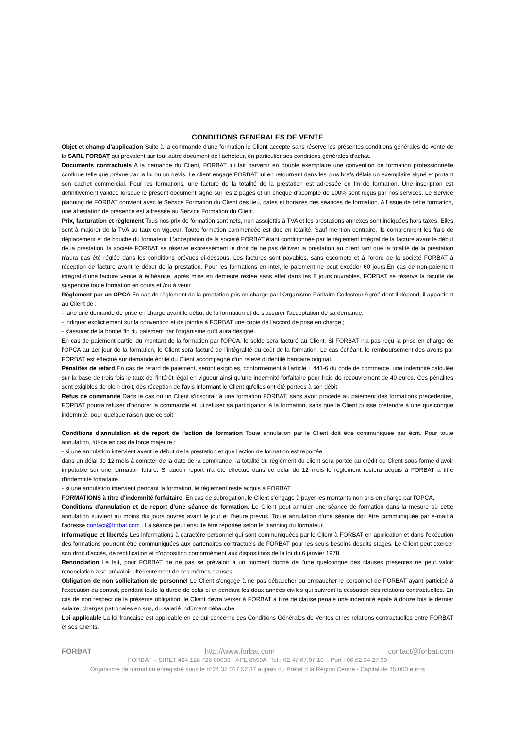CONDITIONS GENERALES DE VENTE
Objet et champ d'application Suite à la commande d'une formation le Client accepte sans réserve les présentes conditions générales de vente de la SARL FORBAT qui prévalent sur tout autre document de l'acheteur, en particulier ses conditions générales d'achat.
Documents contractuels A la demande du Client, FORBAT lui fait parvenir en double exemplaire une convention de formation professionnelle continue telle que prévue par la loi ou un devis. Le client engage FORBAT lui en retournant dans les plus brefs délais un exemplaire signé et portant son cachet commercial. Pour les formations, une facture de la totalité de la prestation est adressée en fin de formation. Une inscription est définitivement validée lorsque le présent document signé sur les 2 pages et un chèque d'acompte de 100% sont reçus par nos services. Le Service planning de FORBAT convient avec le Service Formation du Client des lieu, dates et horaires des séances de formation. A l'issue de cette formation, une attestation de présence est adressée au Service Formation du Client.
Prix, facturation et règlement Tous nos prix de formation sont nets, non assujettis à TVA et les prestations annexes sont indiquées hors taxes. Elles sont à majorer de la TVA au taux en vigueur. Toute formation commencée est due en totalité. Sauf mention contraire, ils comprennent les frais de déplacement et de bouche du formateur. L'acceptation de la société FORBAT étant conditionnée par le règlement intégral de la facture avant le début de la prestation, la société FORBAT se réserve expressément le droit de ne pas délivrer la prestation au client tant que la totalité de la prestation n'aura pas été réglée dans les conditions prévues ci-dessous. Les factures sont payables, sans escompte et à l'ordre de la société FORBAT à réception de facture avant le début de la prestation. Pour les formations en inter, le paiement ne peut excéder 60 jours.En cas de non-paiement intégral d'une facture venue à échéance, après mise en demeure restée sans effet dans les 8 jours ouvrables, FORBAT se réserve la faculté de suspendre toute formation en cours et /ou à venir.
Règlement par un OPCA En cas de règlement de la prestation pris en charge par l'Organisme Paritaire Collecteur Agréé dont il dépend, il appartient au Client de :
- faire une demande de prise en charge avant le début de la formation et de s'assurer l'acceptation de sa demande;
- indiquer explicitement sur la convention et de joindre à FORBAT une copie de l'accord de prise en charge ;
- s'assurer de la bonne fin du paiement par l'organisme qu'il aura désigné.
En cas de paiement partiel du montant de la formation par l'OPCA, le solde sera facturé au Client. Si FORBAT n'a pas reçu la prise en charge de l'OPCA au 1er jour de la formation, le Client sera facturé de l'intégralité du coût de la formation. Le cas échéant, le remboursement des avoirs par FORBAT est effectué sur demande écrite du Client accompagné d'un relevé d'identité bancaire original.
Pénalités de retard En cas de retard de paiement, seront exigibles, conformément à l'article L 441-6 du code de commerce, une indemnité calculée sur la base de trois fois le taux de l'intérêt légal en vigueur ainsi qu'une indemnité forfaitaire pour frais de recouvrement de 40 euros. Ces pénalités sont exigibles de plein droit, dès réception de l'avis informant le Client qu'elles ont été portées à son débit.
Refus de commande Dans le cas où un Client s'inscrirait à une formation FORBAT, sans avoir procédé au paiement des formations précédentes, FORBAT pourra refuser d'honorer la commande et lui refuser sa participation à la formation, sans que le Client puisse prétendre à une quelconque indemnité, pour quelque raison que ce soit.
Conditions d'annulation et de report de l'action de formation Toute annulation par le Client doit être communiquée par écrit. Pour toute annulation, fût-ce en cas de force majeure :
- si une annulation intervient avant le début de la prestation et que l'action de formation est reportée
dans un délai de 12 mois à compter de la date de la commande, la totalité du règlement du client sera portée au crédit du Client sous forme d'avoir imputable sur une formation future. Si aucun report n'a été effectué dans ce délai de 12 mois le règlement restera acquis à FORBAT à titre d'indemnité forfaitaire.
- si une annulation intervient pendant la formation, le règlement reste acquis à FORBAT
FORMATIONS à titre d'indemnité forfaitaire. En cas de subrogation, le Client s'engage à payer les montants non pris en charge par l'OPCA.
Conditions d'annulation et de report d'une séance de formation. Le Client peut annuler une séance de formation dans la mesure où cette annulation survient au moins dix jours ouvrés avant le jour et l'heure prévus. Toute annulation d'une séance doit être communiquée par e-mail à l'adresse contact@forbat.com . La séance peut ensuite être reportée selon le planning du formateur.
Informatique et libertés Les informations à caractère personnel qui sont communiquées par le Client à FORBAT en application et dans l'exécution des formations pourront être communiquées aux partenaires contractuels de FORBAT pour les seuls besoins desdits stages. Le Client peut exercer son droit d'accès, de rectification et d'opposition conformément aux dispositions de la loi du 6 janvier 1978.
Renonciation Le fait, pour FORBAT de ne pas se prévaloir à un moment donné de l'une quelconque des clauses présentes ne peut valoir renonciation à se prévaloir ultérieurement de ces mêmes clauses.
Obligation de non sollicitation de personnel Le Client s'engage à ne pas débaucher ou embaucher le personnel de FORBAT ayant participé à l'exécution du contrat, pendant toute la durée de celui-ci et pendant les deux années civiles qui suivront la cessation des relations contractuelles. En cas de non respect de la présente obligation, le Client devra verser à FORBAT à titre de clause pénale une indemnité égale à douze fois le dernier salaire, charges patronales en sus, du salarié indûment débauché.
Loi applicable La loi française est applicable en ce qui concerne ces Conditions Générales de Ventes et les relations contractuelles entre FORBAT et ses Clients.
FORBAT http://www.forbat.com contact@forbat.com
FORBAT – SIRET 424 128 726 00033 - APE 8559A- Tel : 02.47.67.07.10 – Port : 06.62.34.27.30
Organisme de formation enregistré sous le n°24 37 017 52 37 auprès du Préfet d la Région Centre - Capital de 15.000 euros